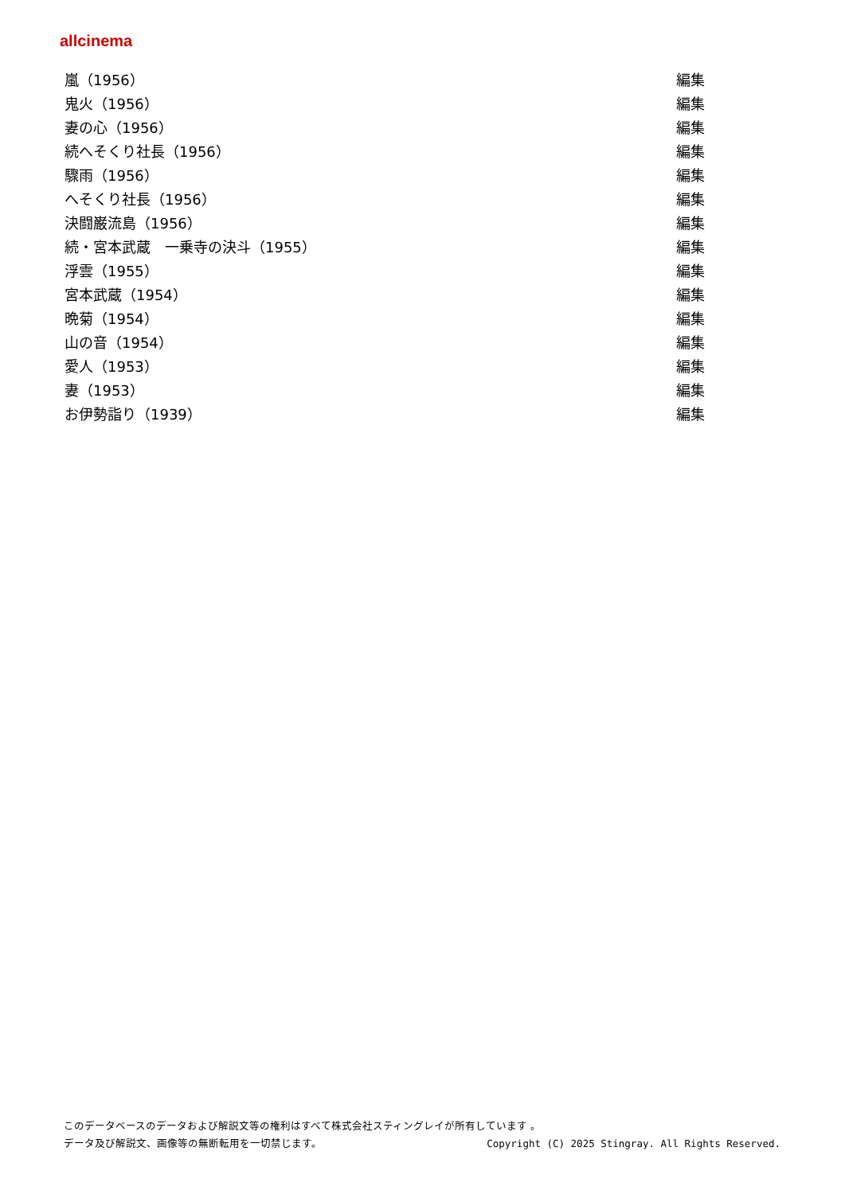allcinema
| 嵐（1956） | 編集 |
| 鬼火（1956） | 編集 |
| 妻の心（1956） | 編集 |
| 続へそくり社長（1956） | 編集 |
| 驟雨（1956） | 編集 |
| へそくり社長（1956） | 編集 |
| 決闘巌流島（1956） | 編集 |
| 続・宮本武蔵 一乗寺の決斗（1955） | 編集 |
| 浮雲（1955） | 編集 |
| 宮本武蔵（1954） | 編集 |
| 晩菊（1954） | 編集 |
| 山の音（1954） | 編集 |
| 愛人（1953） | 編集 |
| 妻（1953） | 編集 |
| お伊勢詣り（1939） | 編集 |
このデータベースのデータおよび解説文等の権利はすべて株式会社スティングレイが所有しています 。
データ及び解説文、画像等の無断転用を一切禁じます。 Copyright (C) 2025 Stingray. All Rights Reserved.